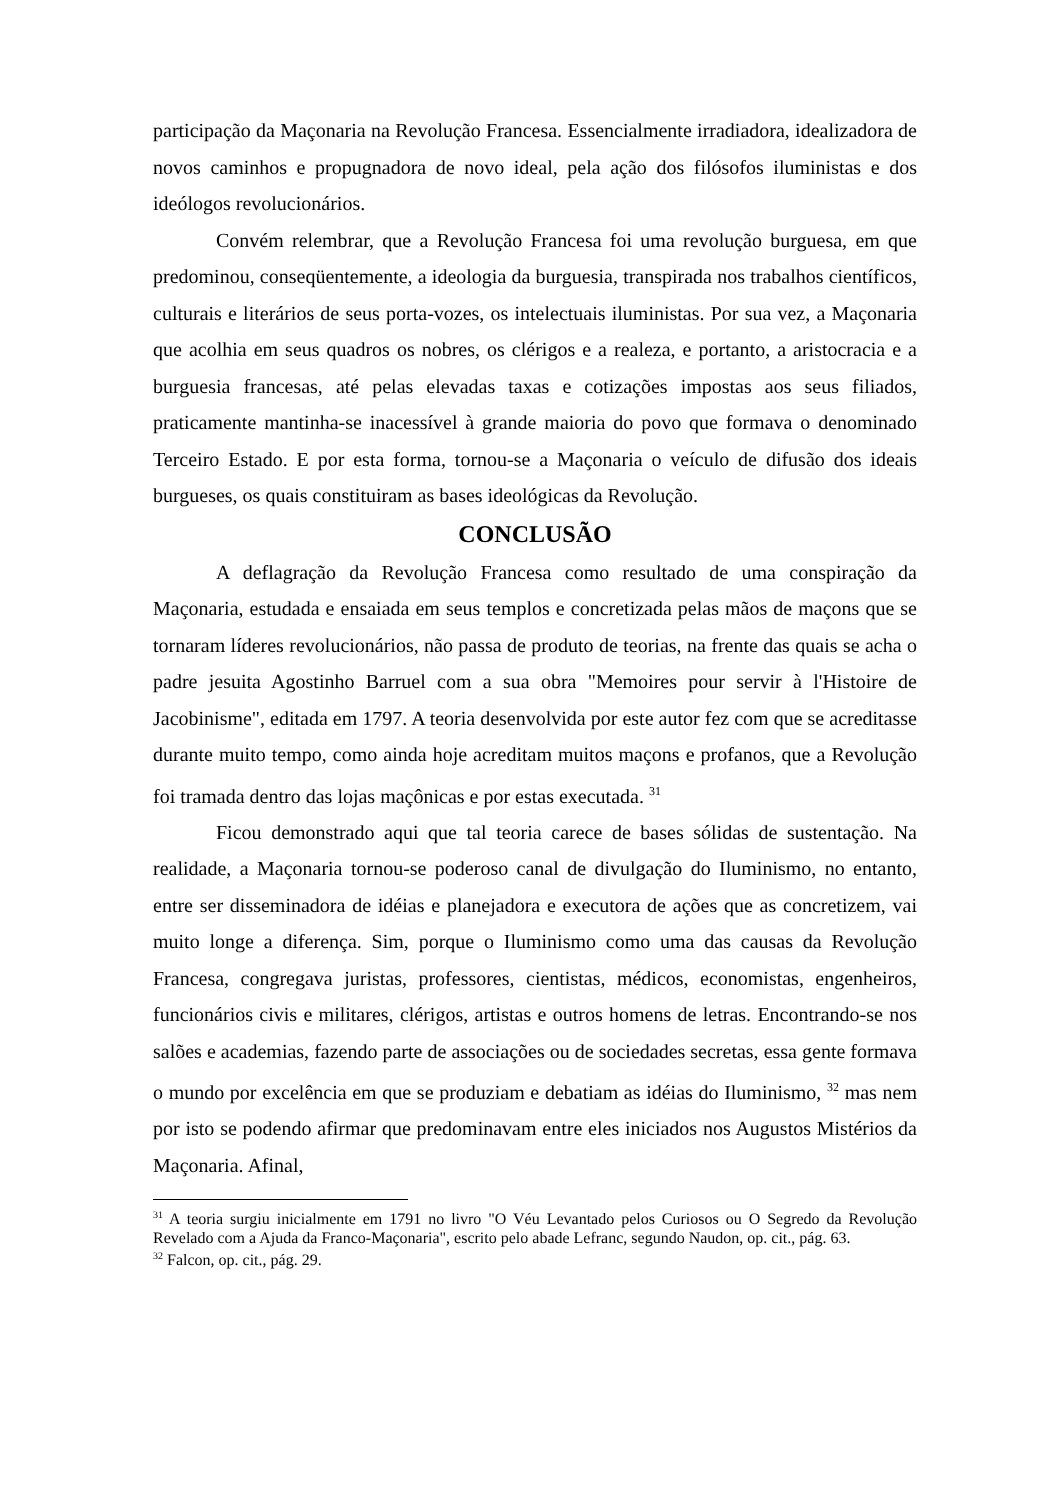participação da Maçonaria na Revolução Francesa. Essencialmente irradiadora, idealizadora de novos caminhos e propugnadora de novo ideal, pela ação dos filósofos iluministas e dos ideólogos revolucionários.
Convém relembrar, que a Revolução Francesa foi uma revolução burguesa, em que predominou, conseqüentemente, a ideologia da burguesia, transpirada nos trabalhos científicos, culturais e literários de seus porta-vozes, os intelectuais iluministas. Por sua vez, a Maçonaria que acolhia em seus quadros os nobres, os clérigos e a realeza, e portanto, a aristocracia e a burguesia francesas, até pelas elevadas taxas e cotizações impostas aos seus filiados, praticamente mantinha-se inacessível à grande maioria do povo que formava o denominado Terceiro Estado. E por esta forma, tornou-se a Maçonaria o veículo de difusão dos ideais burgueses, os quais constituiram as bases ideológicas da Revolução.
CONCLUSÃO
A deflagração da Revolução Francesa como resultado de uma conspiração da Maçonaria, estudada e ensaiada em seus templos e concretizada pelas mãos de maçons que se tornaram líderes revolucionários, não passa de produto de teorias, na frente das quais se acha o padre jesuita Agostinho Barruel com a sua obra "Memoires pour servir à l'Histoire de Jacobinisme", editada em 1797. A teoria desenvolvida por este autor fez com que se acreditasse durante muito tempo, como ainda hoje acreditam muitos maçons e profanos, que a Revolução foi tramada dentro das lojas maçônicas e por estas executada. <sup>31</sup>
Ficou demonstrado aqui que tal teoria carece de bases sólidas de sustentação. Na realidade, a Maçonaria tornou-se poderoso canal de divulgação do Iluminismo, no entanto, entre ser disseminadora de idéias e planejadora e executora de ações que as concretizem, vai muito longe a diferença. Sim, porque o Iluminismo como uma das causas da Revolução Francesa, congregava juristas, professores, cientistas, médicos, economistas, engenheiros, funcionários civis e militares, clérigos, artistas e outros homens de letras. Encontrando-se nos salões e academias, fazendo parte de associações ou de sociedades secretas, essa gente formava o mundo por excelência em que se produziam e debatiam as idéias do Iluminismo, <sup>32</sup> mas nem por isto se podendo afirmar que predominavam entre eles iniciados nos Augustos Mistérios da Maçonaria. Afinal,
<sup>31</sup> A teoria surgiu inicialmente em 1791 no livro "O Véu Levantado pelos Curiosos ou O Segredo da Revolução Revelado com a Ajuda da Franco-Maçonaria", escrito pelo abade Lefranc, segundo Naudon, op. cit., pág. 63.
<sup>32</sup> Falcon, op. cit., pág. 29.